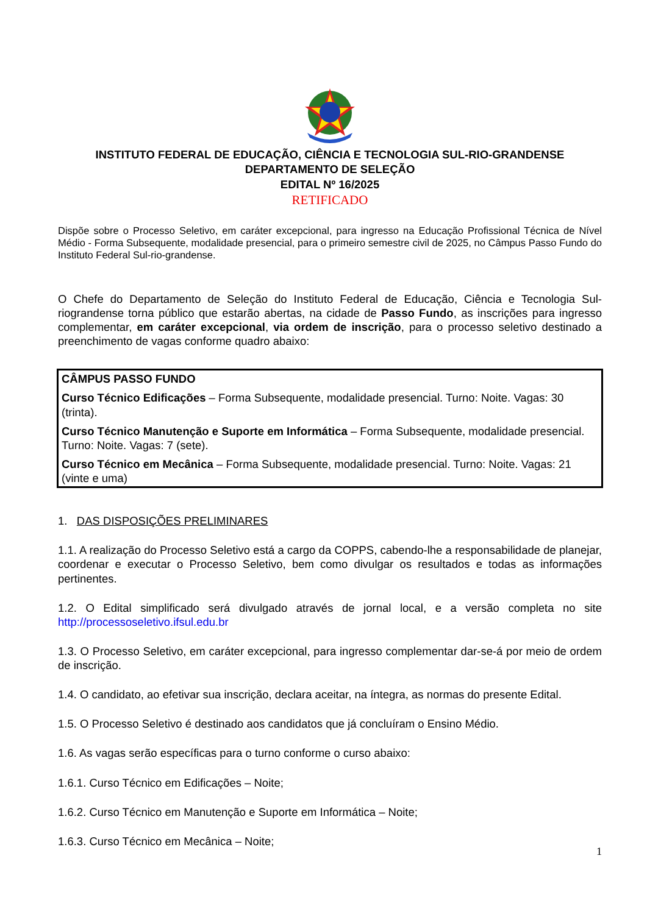INSTITUTO FEDERAL DE EDUCAÇÃO, CIÊNCIA E TECNOLOGIA SUL-RIO-GRANDENSE
DEPARTAMENTO DE SELEÇÃO
EDITAL Nº 16/2025
RETIFICADO
Dispõe sobre o Processo Seletivo, em caráter excepcional, para ingresso na Educação Profissional Técnica de Nível Médio - Forma Subsequente, modalidade presencial, para o primeiro semestre civil de 2025, no Câmpus Passo Fundo do Instituto Federal Sul-rio-grandense.
O Chefe do Departamento de Seleção do Instituto Federal de Educação, Ciência e Tecnologia Sul-riograndense torna público que estarão abertas, na cidade de Passo Fundo, as inscrições para ingresso complementar, em caráter excepcional, via ordem de inscrição, para o processo seletivo destinado a preenchimento de vagas conforme quadro abaixo:
CÂMPUS PASSO FUNDO
Curso Técnico Edificações – Forma Subsequente, modalidade presencial. Turno: Noite. Vagas: 30 (trinta).
Curso Técnico Manutenção e Suporte em Informática – Forma Subsequente, modalidade presencial. Turno: Noite. Vagas: 7 (sete).
Curso Técnico em Mecânica – Forma Subsequente, modalidade presencial. Turno: Noite. Vagas: 21 (vinte e uma)
1. DAS DISPOSIÇÕES PRELIMINARES
1.1. A realização do Processo Seletivo está a cargo da COPPS, cabendo-lhe a responsabilidade de planejar, coordenar e executar o Processo Seletivo, bem como divulgar os resultados e todas as informações pertinentes.
1.2. O Edital simplificado será divulgado através de jornal local, e a versão completa no site http://processoseletivo.ifsul.edu.br
1.3. O Processo Seletivo, em caráter excepcional, para ingresso complementar dar-se-á por meio de ordem de inscrição.
1.4. O candidato, ao efetivar sua inscrição, declara aceitar, na íntegra, as normas do presente Edital.
1.5. O Processo Seletivo é destinado aos candidatos que já concluíram o Ensino Médio.
1.6. As vagas serão específicas para o turno conforme o curso abaixo:
1.6.1. Curso Técnico em Edificações – Noite;
1.6.2. Curso Técnico em Manutenção e Suporte em Informática – Noite;
1.6.3. Curso Técnico em Mecânica – Noite;
1